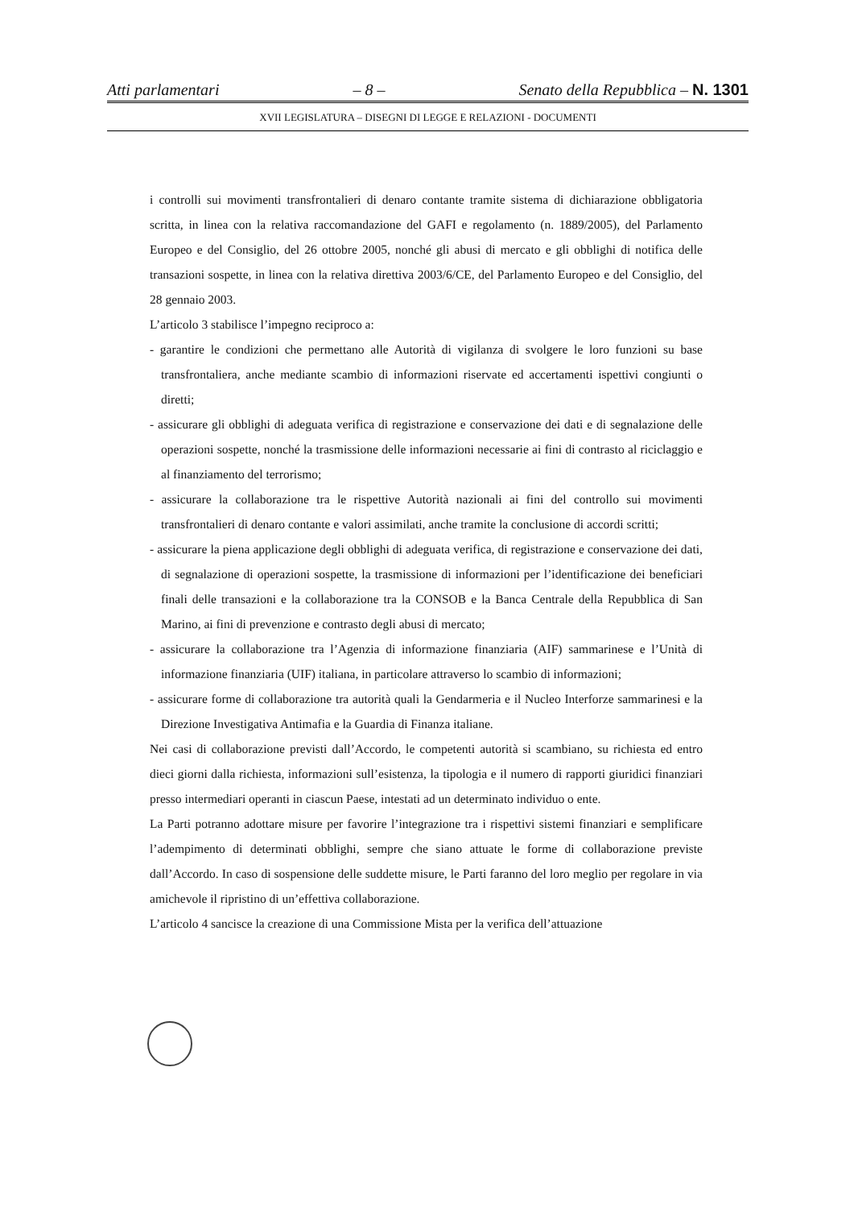Atti parlamentari – 8 – Senato della Repubblica – N. 1301
XVII LEGISLATURA – DISEGNI DI LEGGE E RELAZIONI - DOCUMENTI
i controlli sui movimenti transfrontalieri di denaro contante tramite sistema di dichiarazione obbligatoria scritta, in linea con la relativa raccomandazione del GAFI e regolamento (n. 1889/2005), del Parlamento Europeo e del Consiglio, del 26 ottobre 2005, nonché gli abusi di mercato e gli obblighi di notifica delle transazioni sospette, in linea con la relativa direttiva 2003/6/CE, del Parlamento Europeo e del Consiglio, del 28 gennaio 2003.
L’articolo 3 stabilisce l’impegno reciproco a:
- garantire le condizioni che permettano alle Autorità di vigilanza di svolgere le loro funzioni su base transfrontaliera, anche mediante scambio di informazioni riservate ed accertamenti ispettivi congiunti o diretti;
- assicurare gli obblighi di adeguata verifica di registrazione e conservazione dei dati e di segnalazione delle operazioni sospette, nonché la trasmissione delle informazioni necessarie ai fini di contrasto al riciclaggio e al finanziamento del terrorismo;
- assicurare la collaborazione tra le rispettive Autorità nazionali ai fini del controllo sui movimenti transfrontalieri di denaro contante e valori assimilati, anche tramite la conclusione di accordi scritti;
- assicurare la piena applicazione degli obblighi di adeguata verifica, di registrazione e conservazione dei dati, di segnalazione di operazioni sospette, la trasmissione di informazioni per l’identificazione dei beneficiari finali delle transazioni e la collaborazione tra la CONSOB e la Banca Centrale della Repubblica di San Marino, ai fini di prevenzione e contrasto degli abusi di mercato;
- assicurare la collaborazione tra l’Agenzia di informazione finanziaria (AIF) sammarinese e l’Unità di informazione finanziaria (UIF) italiana, in particolare attraverso lo scambio di informazioni;
- assicurare forme di collaborazione tra autorità quali la Gendarmeria e il Nucleo Interforze sammarinesi e la Direzione Investigativa Antimafia e la Guardia di Finanza italiane.
Nei casi di collaborazione previsti dall’Accordo, le competenti autorità si scambiano, su richiesta ed entro dieci giorni dalla richiesta, informazioni sull’esistenza, la tipologia e il numero di rapporti giuridici finanziari presso intermediari operanti in ciascun Paese, intestati ad un determinato individuo o ente.
La Parti potranno adottare misure per favorire l’integrazione tra i rispettivi sistemi finanziari e semplificare l’adempimento di determinati obblighi, sempre che siano attuate le forme di collaborazione previste dall’Accordo. In caso di sospensione delle suddette misure, le Parti faranno del loro meglio per regolare in via amichevole il ripristino di un’effettiva collaborazione.
L’articolo 4 sancisce la creazione di una Commissione Mista per la verifica dell’attuazione